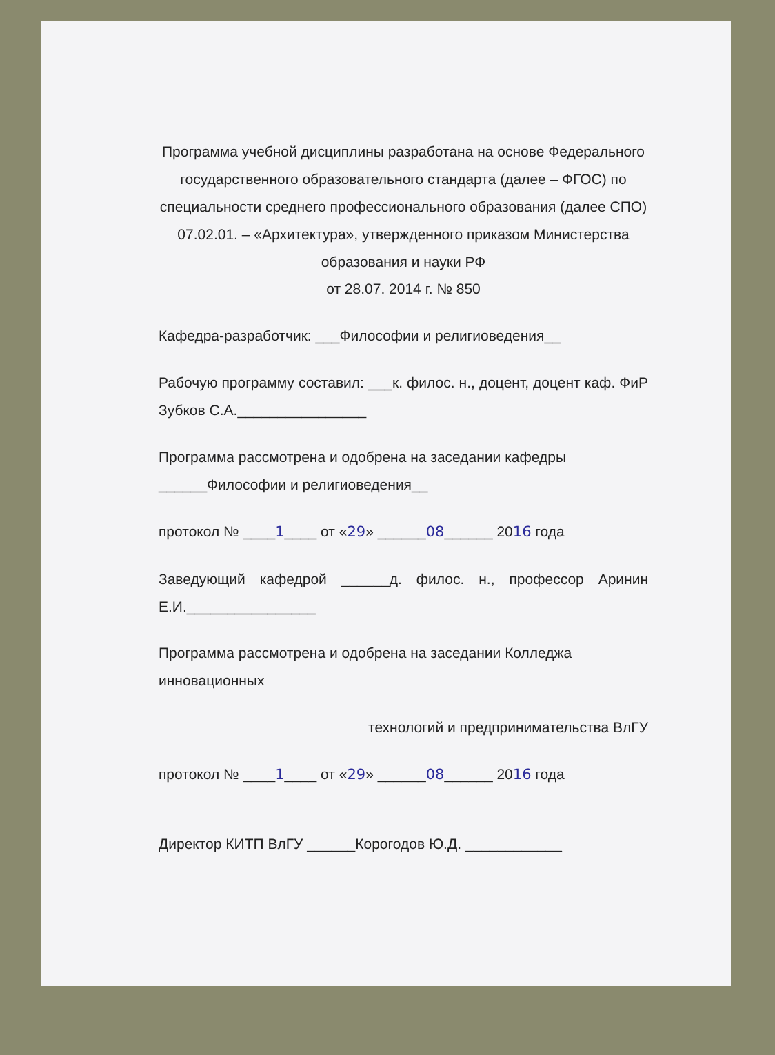Программа учебной дисциплины разработана на основе Федерального государственного образовательного стандарта (далее – ФГОС) по специальности среднего профессионального образования (далее СПО) 07.02.01. – «Архитектура», утвержденного приказом Министерства образования и науки РФ
от 28.07. 2014 г. № 850
Кафедра-разработчик: ___Философии и религиоведения__
Рабочую программу составил: ___к. филос. н., доцент, доцент каф. ФиР Зубков С.А.________________
Программа рассмотрена и одобрена на заседании кафедры ______Философии и религиоведения__
протокол № ____1____ от «29» ______08______ 2016 года
Заведующий кафедрой ______д. филос. н., профессор Аринин Е.И.________________
Программа рассмотрена и одобрена на заседании Колледжа инновационных
технологий и предпринимательства ВлГУ
протокол № ____1____ от «29» ______08______ 2016 года
Директор КИТП ВлГУ ______Корогодов Ю.Д. ____________